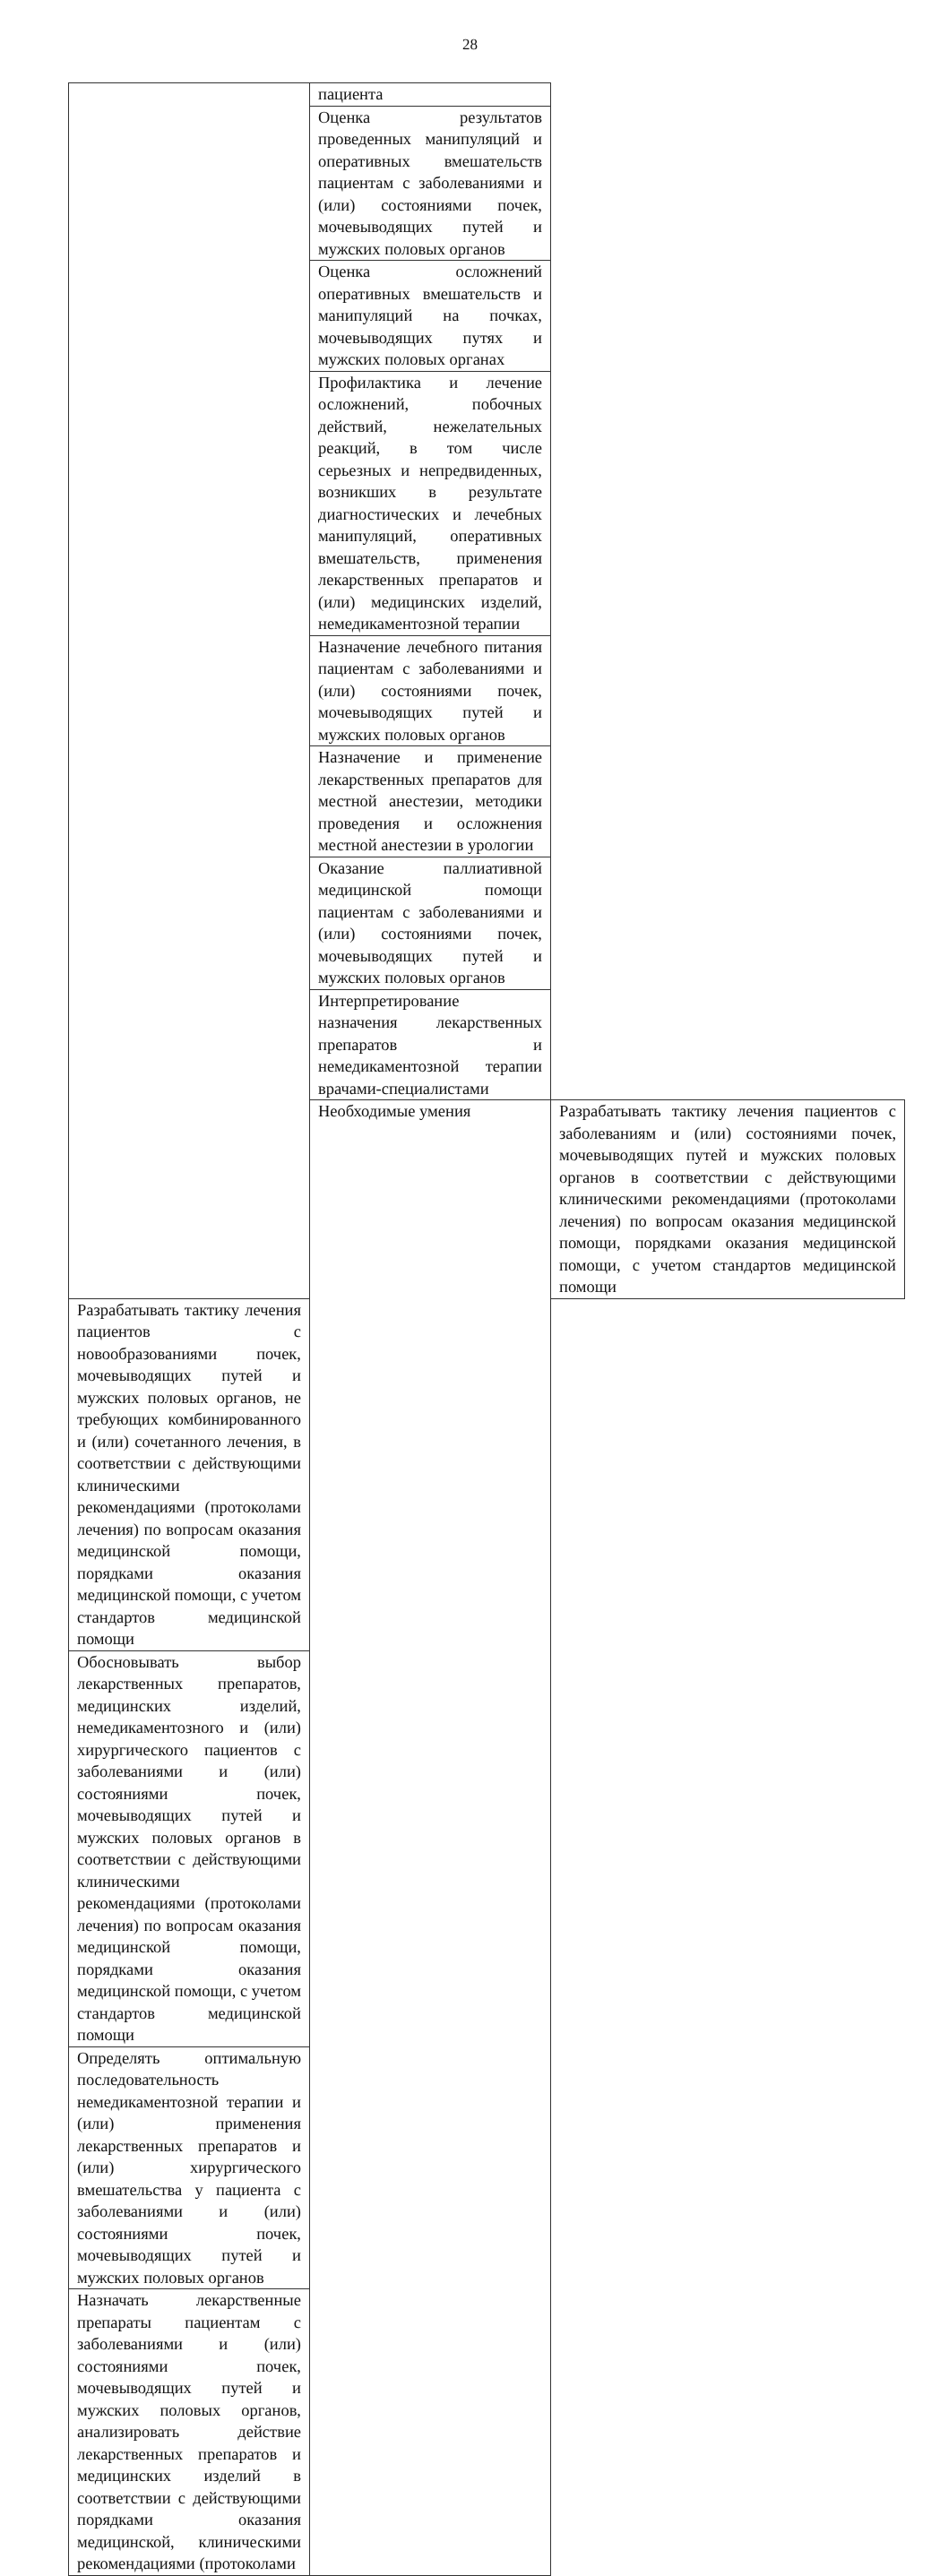28
| | пациента | |
| | Оценка результатов проведенных манипуляций и оперативных вмешательств пациентам с заболеваниями и (или) состояниями почек, мочевыводящих путей и мужских половых органов | |
| | Оценка осложнений оперативных вмешательств и манипуляций на почках, мочевыводящих путях и мужских половых органах | |
| | Профилактика и лечение осложнений, побочных действий, нежелательных реакций, в том числе серьезных и непредвиденных, возникших в результате диагностических и лечебных манипуляций, оперативных вмешательств, применения лекарственных препаратов и (или) медицинских изделий, немедикаментозной терапии | |
| | Назначение лечебного питания пациентам с заболеваниями и (или) состояниями почек, мочевыводящих путей и мужских половых органов | |
| | Назначение и применение лекарственных препаратов для местной анестезии, методики проведения и осложнения местной анестезии в урологии | |
| | Оказание паллиативной медицинской помощи пациентам с заболеваниями и (или) состояниями почек, мочевыводящих путей и мужских половых органов | |
| | Интерпретирование назначения лекарственных препаратов и немедикаментозной терапии врачами-специалистами | |
| | Необходимые умения | Разрабатывать тактику лечения пациентов с заболеваниям и (или) состояниями почек, мочевыводящих путей и мужских половых органов в соответствии с действующими клиническими рекомендациями (протоколами лечения) по вопросам оказания медицинской помощи, порядками оказания медицинской помощи, с учетом стандартов медицинской помощи |
| Разрабатывать тактику лечения пациентов с новообразованиями почек, мочевыводящих путей и мужских половых органов, не требующих комбинированного и (или) сочетанного лечения, в соответствии с действующими клиническими рекомендациями (протоколами лечения) по вопросам оказания медицинской помощи, порядками оказания медицинской помощи, с учетом стандартов медицинской помощи | | |
| Обосновывать выбор лекарственных препаратов, медицинских изделий, немедикаментозного и (или) хирургического пациентов с заболеваниями и (или) состояниями почек, мочевыводящих путей и мужских половых органов в соответствии с действующими клиническими рекомендациями (протоколами лечения) по вопросам оказания медицинской помощи, порядками оказания медицинской помощи, с учетом стандартов медицинской помощи | | |
| Определять оптимальную последовательность немедикаментозной терапии и (или) применения лекарственных препаратов и (или) хирургического вмешательства у пациента с заболеваниями и (или) состояниями почек, мочевыводящих путей и мужских половых органов | | |
| Назначать лекарственные препараты пациентам с заболеваниями и (или) состояниями почек, мочевыводящих путей и мужских половых органов, анализировать действие лекарственных препаратов и медицинских изделий в соответствии с действующими порядками оказания медицинской, клиническими рекомендациями (протоколами | | |